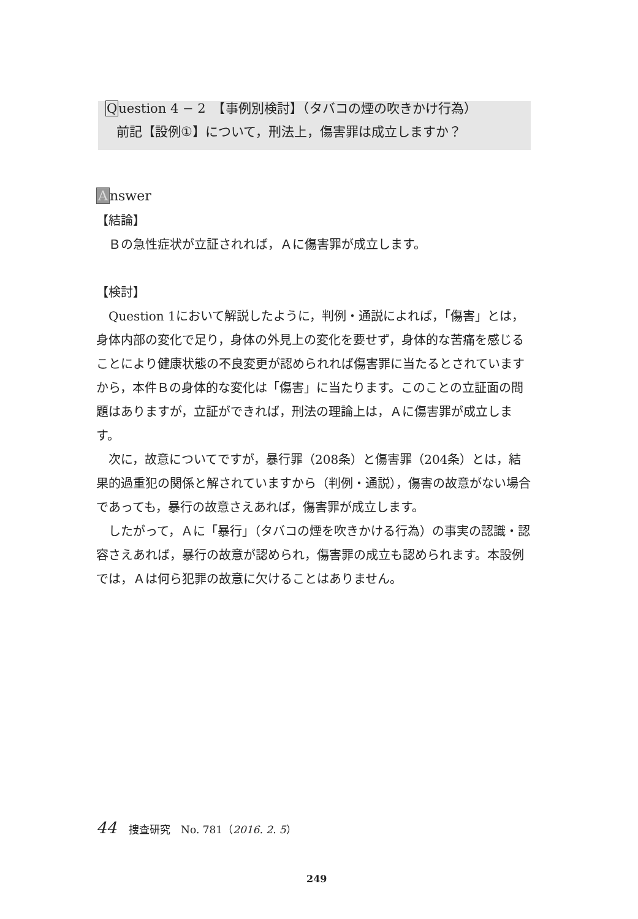Question 4 − 2　【事例別検討】（タバコの煙の吹きかけ行為）
前記【設例①】について，刑法上，傷害罪は成立しますか？
Answer
【結論】
Ｂの急性症状が立証されれば，Ａに傷害罪が成立します。
【検討】
Question 1において解説したように，判例・通説によれば，「傷害」とは，身体内部の変化で足り，身体の外見上の変化を要せず，身体的な苦痛を感じることにより健康状態の不良変更が認められれば傷害罪に当たるとされていますから，本件Ｂの身体的な変化は「傷害」に当たります。このことの立証面の問題はありますが，立証ができれば，刑法の理論上は，Ａに傷害罪が成立します。
次に，故意についてですが，暴行罪（208条）と傷害罪（204条）とは，結果的過重犯の関係と解されていますから（判例・通説），傷害の故意がない場合であっても，暴行の故意さえあれば，傷害罪が成立します。
したがって，Ａに「暴行」（タバコの煙を吹きかける行為）の事実の認識・認容さえあれば，暴行の故意が認められ，傷害罪の成立も認められます。本設例では，Ａは何ら犯罪の故意に欠けることはありません。
44 捜査研究　No. 781（2016. 2. 5）
249